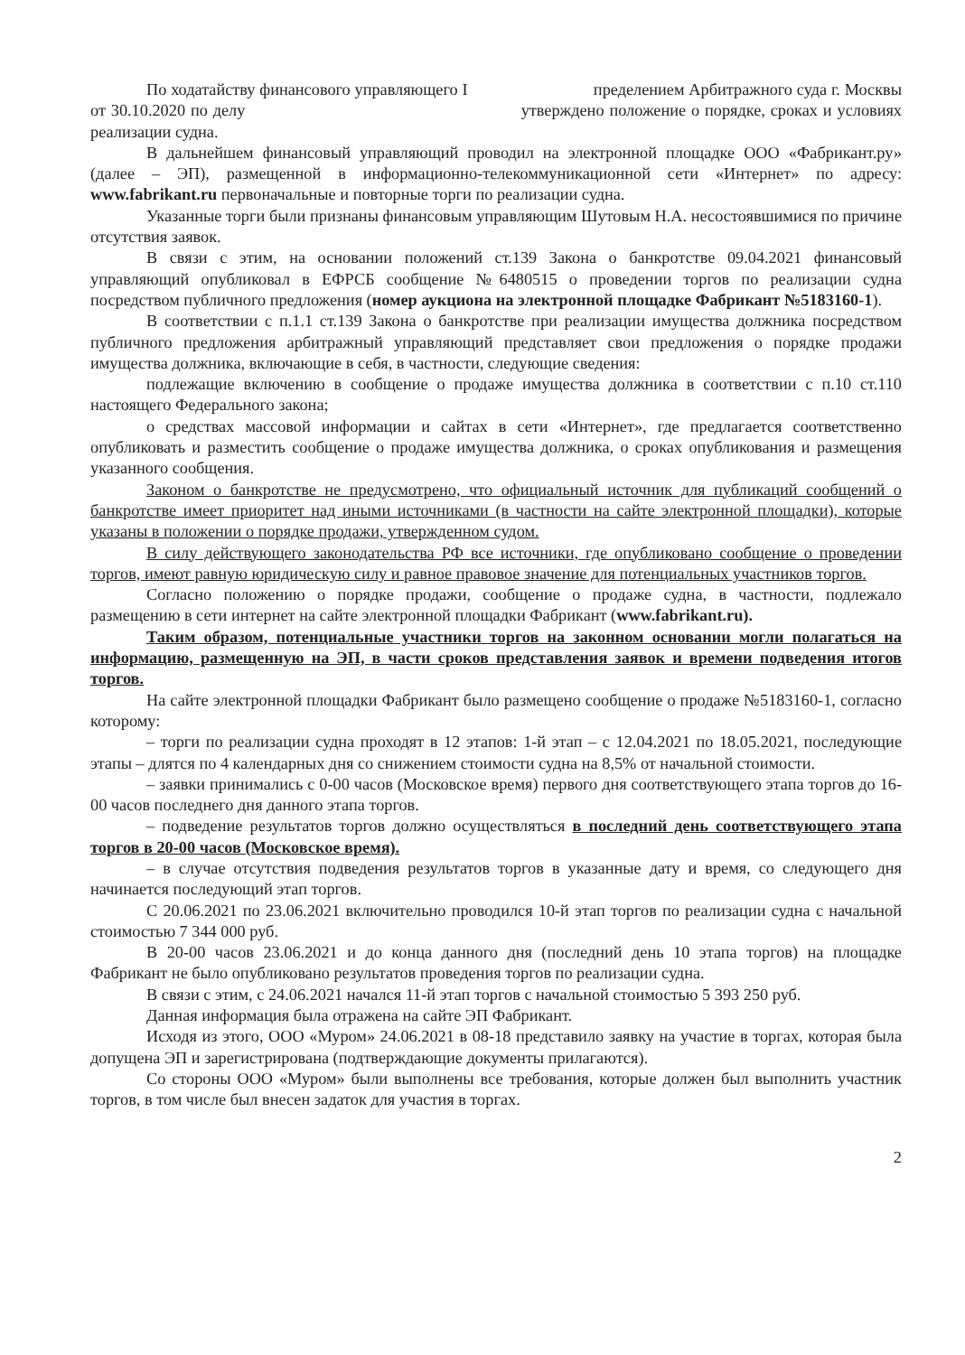По ходатайству финансового управляющего I пределением Арбитражного суда г. Москвы от 30.10.2020 по делу утверждено положение о порядке, сроках и условиях реализации судна.
В дальнейшем финансовый управляющий проводил на электронной площадке ООО «Фабрикант.ру» (далее – ЭП), размещенной в информационно-телекоммуникационной сети «Интернет» по адресу: www.fabrikant.ru первоначальные и повторные торги по реализации судна.
Указанные торги были признаны финансовым управляющим Шутовым Н.А. несостоявшимися по причине отсутствия заявок.
В связи с этим, на основании положений ст.139 Закона о банкротстве 09.04.2021 финансовый управляющий опубликовал в ЕФРСБ сообщение №6480515 о проведении торгов по реализации судна посредством публичного предложения (номер аукциона на электронной площадке Фабрикант №5183160-1).
В соответствии с п.1.1 ст.139 Закона о банкротстве при реализации имущества должника посредством публичного предложения арбитражный управляющий представляет свои предложения о порядке продажи имущества должника, включающие в себя, в частности, следующие сведения:
подлежащие включению в сообщение о продаже имущества должника в соответствии с п.10 ст.110 настоящего Федерального закона;
о средствах массовой информации и сайтах в сети «Интернет», где предлагается соответственно опубликовать и разместить сообщение о продаже имущества должника, о сроках опубликования и размещения указанного сообщения.
Законом о банкротстве не предусмотрено, что официальный источник для публикаций сообщений о банкротстве имеет приоритет над иными источниками (в частности на сайте электронной площадки), которые указаны в положении о порядке продажи, утвержденном судом.
В силу действующего законодательства РФ все источники, где опубликовано сообщение о проведении торгов, имеют равную юридическую силу и равное правовое значение для потенциальных участников торгов.
Согласно положению о порядке продажи, сообщение о продаже судна, в частности, подлежало размещению в сети интернет на сайте электронной площадки Фабрикант (www.fabrikant.ru).
Таким образом, потенциальные участники торгов на законном основании могли полагаться на информацию, размещенную на ЭП, в части сроков представления заявок и времени подведения итогов торгов.
На сайте электронной площадки Фабрикант было размещено сообщение о продаже №5183160-1, согласно которому:
– торги по реализации судна проходят в 12 этапов: 1-й этап – с 12.04.2021 по 18.05.2021, последующие этапы – длятся по 4 календарных дня со снижением стоимости судна на 8,5% от начальной стоимости.
– заявки принимались с 0-00 часов (Московское время) первого дня соответствующего этапа торгов до 16-00 часов последнего дня данного этапа торгов.
– подведение результатов торгов должно осуществляться в последний день соответствующего этапа торгов в 20-00 часов (Московское время).
– в случае отсутствия подведения результатов торгов в указанные дату и время, со следующего дня начинается последующий этап торгов.
С 20.06.2021 по 23.06.2021 включительно проводился 10-й этап торгов по реализации судна с начальной стоимостью 7 344 000 руб.
В 20-00 часов 23.06.2021 и до конца данного дня (последний день 10 этапа торгов) на площадке Фабрикант не было опубликовано результатов проведения торгов по реализации судна.
В связи с этим, с 24.06.2021 начался 11-й этап торгов с начальной стоимостью 5 393 250 руб.
Данная информация была отражена на сайте ЭП Фабрикант.
Исходя из этого, ООО «Муром» 24.06.2021 в 08-18 представило заявку на участие в торгах, которая была допущена ЭП и зарегистрирована (подтверждающие документы прилагаются).
Со стороны ООО «Муром» были выполнены все требования, которые должен был выполнить участник торгов, в том числе был внесен задаток для участия в торгах.
2